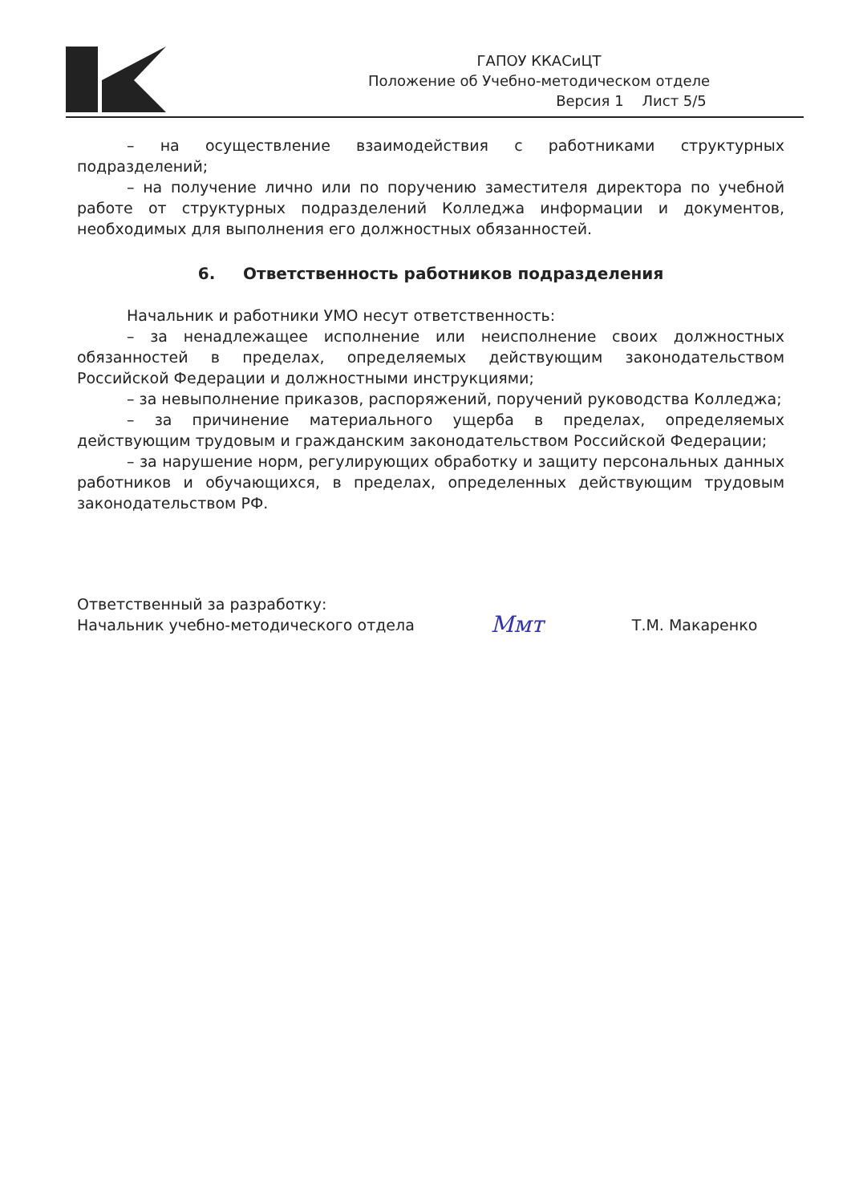ГАПОУ ККАСиЦТ
Положение об Учебно-методическом отделе
Версия 1 Лист 5/5
– на осуществление взаимодействия с работниками структурных подразделений;
– на получение лично или по поручению заместителя директора по учебной работе от структурных подразделений Колледжа информации и документов, необходимых для выполнения его должностных обязанностей.
6. Ответственность работников подразделения
Начальник и работники УМО несут ответственность:
– за ненадлежащее исполнение или неисполнение своих должностных обязанностей в пределах, определяемых действующим законодательством Российской Федерации и должностными инструкциями;
– за невыполнение приказов, распоряжений, поручений руководства Колледжа;
– за причинение материального ущерба в пределах, определяемых действующим трудовым и гражданским законодательством Российской Федерации;
– за нарушение норм, регулирующих обработку и защиту персональных данных работников и обучающихся, в пределах, определенных действующим трудовым законодательством РФ.
Ответственный за разработку:
Начальник учебно-методического отдела
Ммт
Т.М. Макаренко